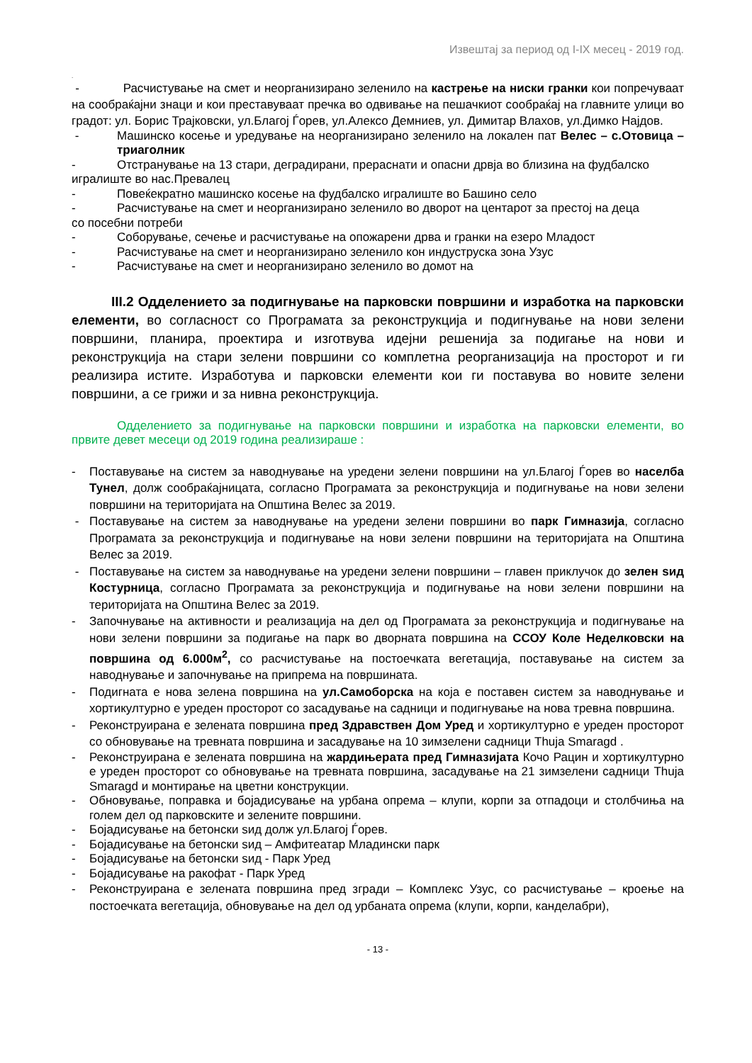Извештај за период од I-IX месец - 2019 год.
.
- Расчистување на смет и неорганизирано зеленило на кастрење на ниски гранки кои попречуваат на сообраќајни знаци и кои преставуваат пречка во одвивање на пешачкиот сообраќај на главните улици во градот: ул. Борис Трајковски, ул.Благој Ѓорев, ул.Алексо Демниев, ул. Димитар Влахов, ул.Димко Најдов.
- Машинско косење и уредување на неорганизирано зеленило на локален пат Велес – с.Отовица – триаголник
- Отстранување на 13 стари, деградирани, прераснати и опасни дрвја во близина на фудбалско
игралиште во нас.Превалец
- Повеќекратно машинско косење на фудбалско игралиште во Башино село
- Расчистување на смет и неорганизирано зеленило во дворот на центарот за престој на деца
со посебни потреби
- Соборување, сечење и расчистување на опожарени дрва и гранки на езеро Младост
- Расчистување на смет и неорганизирано зеленило кон индуструска зона Узус
- Расчистување на смет и неорганизирано зеленило во домот на
III.2 Одделението за подигнување на парковски површини и изработка на парковски елементи, во согласност со Програмата за реконструкција и подигнување на нови зелени површини, планира, проектира и изготвува идејни решенија за подигање на нови и реконструкција на стари зелени површини со комплетна реорганизација на просторот и ги реализира истите. Изработува и парковски елементи кои ги поставува во новите зелени површини, а се грижи и за нивна реконструкција.
Одделението за подигнување на парковски површини и изработка на парковски елементи, во првите девет месеци од 2019 година реализираше :
- Поставување на систем за наводнување на уредени зелени површини на ул.Благој Ѓорев во населба Тунел, долж сообраќајницата, согласно Програмата за реконструкција и подигнување на нови зелени површини на територијата на Општина Велес за 2019.
- Поставување на систем за наводнување на уредени зелени површини во парк Гимназија, согласно Програмата за реконструкција и подигнување на нови зелени површини на територијата на Општина Велес за 2019.
- Поставување на систем за наводнување на уредени зелени површини – главен приклучок до зелен ѕид Костурница, согласно Програмата за реконструкција и подигнување на нови зелени површини на територијата на Општина Велес за 2019.
- Започнување на активности и реализација на дел од Програмата за реконструкција и подигнување на нови зелени површини за подигање на парк во дворната површина на ССОУ Коле Неделковски на површина од 6.000м<sup>2</sup>, со расчистување на постоечката вегетација, поставување на систем за наводнување и започнување на припрема на површината.
- Подигната е нова зелена површина на ул.Самоборска на која е поставен систем за наводнување и хортикултурно е уреден просторот со засадување на садници и подигнување на нова тревна површина.
- Реконструирана е зелената површина пред Здравствен Дом Уред и хортикултурно е уреден просторот со обновување на тревната површина и засадување на 10 зимзелени садници Thuja Smaragd .
- Реконструирана е зелената површина на жардињерата пред Гимназијата Кочо Рацин и хортикултурно е уреден просторот со обновување на тревната површина, засадување на 21 зимзелени садници Thuja Smaragd и монтирање на цветни конструкции.
- Обновување, поправка и бојадисување на урбана опрема – клупи, корпи за отпадоци и столбчиња на голем дел од парковските и зелените површини.
- Бојадисување на бетонски ѕид долж ул.Благој Ѓорев.
- Бојадисување на бетонски ѕид – Амфитеатар Младински парк
- Бојадисување на бетонски ѕид - Парк Уред
- Бојадисување на ракофат - Парк Уред
- Реконструирана е зелената површина пред згради – Комплекс Узус, со расчистување – кроење на постоечката вегетација, обновување на дел од урбаната опрема (клупи, корпи, канделабри),
- 13 -